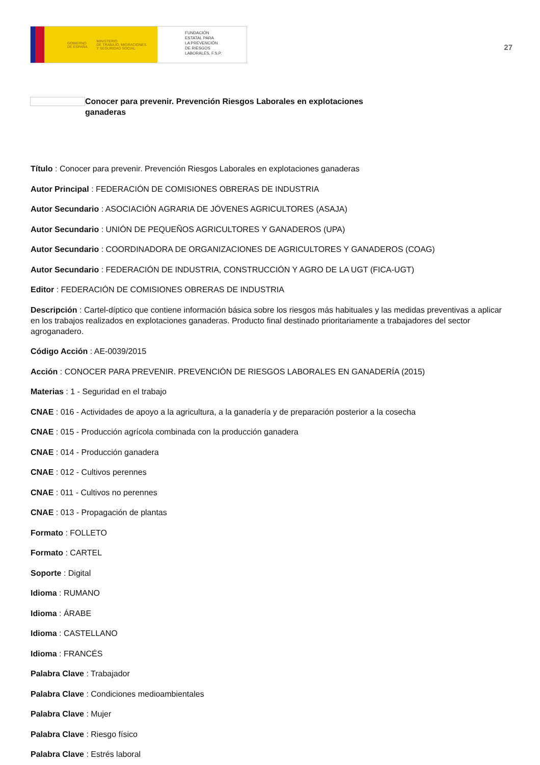GOBIERNO
DE ESPAÑA MINISTERIO
DE TRABAJO, MIGRACIONES
Y SEGURIDAD SOCIAL
FUNDACIÓN
ESTATAL PARA
LA PREVENCIÓN
DE RIESGOS
LABORALES, F.S.P.
27
Conocer para prevenir. Prevención Riesgos Laborales en explotaciones ganaderas
Título : Conocer para prevenir. Prevención Riesgos Laborales en explotaciones ganaderas
Autor Principal : FEDERACIÓN DE COMISIONES OBRERAS DE INDUSTRIA
Autor Secundario : ASOCIACIÓN AGRARIA DE JÓVENES AGRICULTORES (ASAJA)
Autor Secundario : UNIÓN DE PEQUEÑOS AGRICULTORES Y GANADEROS (UPA)
Autor Secundario : COORDINADORA DE ORGANIZACIONES DE AGRICULTORES Y GANADEROS (COAG)
Autor Secundario : FEDERACIÓN DE INDUSTRIA, CONSTRUCCIÓN Y AGRO DE LA UGT (FICA-UGT)
Editor : FEDERACIÓN DE COMISIONES OBRERAS DE INDUSTRIA
Descripción : Cartel-díptico que contiene información básica sobre los riesgos más habituales y las medidas preventivas a aplicar en los trabajos realizados en explotaciones ganaderas. Producto final destinado prioritariamente a trabajadores del sector agroganadero.
Código Acción : AE-0039/2015
Acción : CONOCER PARA PREVENIR. PREVENCIÓN DE RIESGOS LABORALES EN GANADERÍA (2015)
Materias : 1 - Seguridad en el trabajo
CNAE : 016 - Actividades de apoyo a la agricultura, a la ganadería y de preparación posterior a la cosecha
CNAE : 015 - Producción agrícola combinada con la producción ganadera
CNAE : 014 - Producción ganadera
CNAE : 012 - Cultivos perennes
CNAE : 011 - Cultivos no perennes
CNAE : 013 - Propagación de plantas
Formato : FOLLETO
Formato : CARTEL
Soporte : Digital
Idioma : RUMANO
Idioma : ÁRABE
Idioma : CASTELLANO
Idioma : FRANCÉS
Palabra Clave : Trabajador
Palabra Clave : Condiciones medioambientales
Palabra Clave : Mujer
Palabra Clave : Riesgo físico
Palabra Clave : Estrés laboral